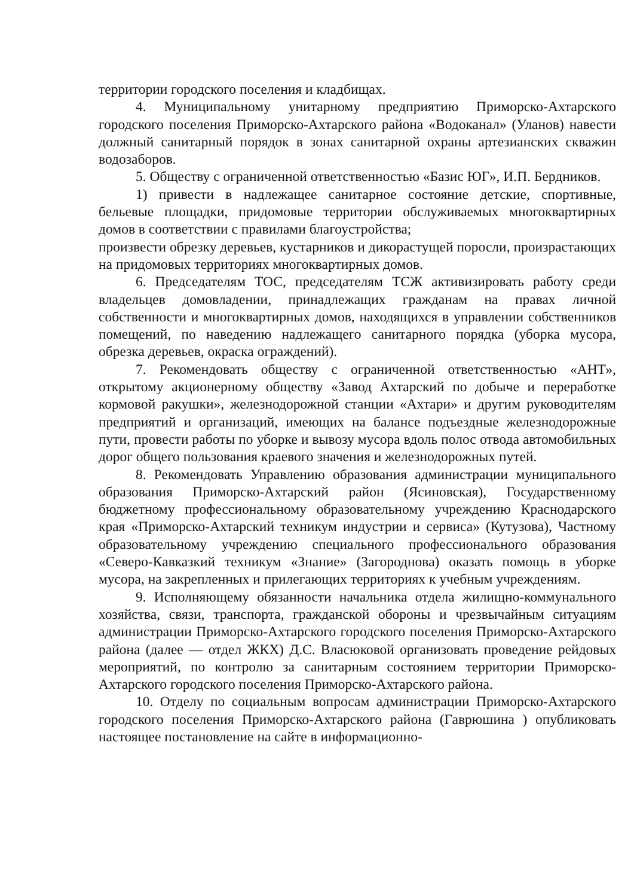территории городского поселения и кладбищах.
4. Муниципальному унитарному предприятию Приморско-Ахтарского городского поселения Приморско-Ахтарского района «Водоканал» (Уланов) навести должный санитарный порядок в зонах санитарной охраны артезианских скважин водозаборов.
5. Обществу с ограниченной ответственностью «Базис ЮГ», И.П. Бердников.
1) привести в надлежащее санитарное состояние детские, спортивные, бельевые площадки, придомовые территории обслуживаемых многоквартирных домов в соответствии с правилами благоустройства;
произвести обрезку деревьев, кустарников и дикорастущей поросли, произрастающих на придомовых территориях многоквартирных домов.
6. Председателям ТОС, председателям ТСЖ активизировать работу среди владельцев домовладении, принадлежащих гражданам на правах личной собственности и многоквартирных домов, находящихся в управлении собственников помещений, по наведению надлежащего санитарного порядка (уборка мусора, обрезка деревьев, окраска ограждений).
7. Рекомендовать обществу с ограниченной ответственностью «АНТ», открытому акционерному обществу «Завод Ахтарский по добыче и переработке кормовой ракушки», железнодорожной станции «Ахтари» и другим руководителям предприятий и организаций, имеющих на балансе подъездные железнодорожные пути, провести работы по уборке и вывозу мусора вдоль полос отвода автомобильных дорог общего пользования краевого значения и железнодорожных путей.
8. Рекомендовать Управлению образования администрации муниципального образования Приморско-Ахтарский район (Ясиновская), Государственному бюджетному профессиональному образовательному учреждению Краснодарского края «Приморско-Ахтарский техникум индустрии и сервиса» (Кутузова), Частному образовательному учреждению специального профессионального образования «Северо-Кавказкий техникум «Знание» (Загороднова) оказать помощь в уборке мусора, на закрепленных и прилегающих территориях к учебным учреждениям.
9. Исполняющему обязанности начальника отдела жилищно-коммунального хозяйства, связи, транспорта, гражданской обороны и чрезвычайным ситуациям администрации Приморско-Ахтарского городского поселения Приморско-Ахтарского района (далее — отдел ЖКХ) Д.С. Власюковой организовать проведение рейдовых мероприятий, по контролю за санитарным состоянием территории Приморско-Ахтарского городского поселения Приморско-Ахтарского района.
10. Отделу по социальным вопросам администрации Приморско-Ахтарского городского поселения Приморско-Ахтарского района (Гаврюшина ) опубликовать настоящее постановление на сайте в информационно-